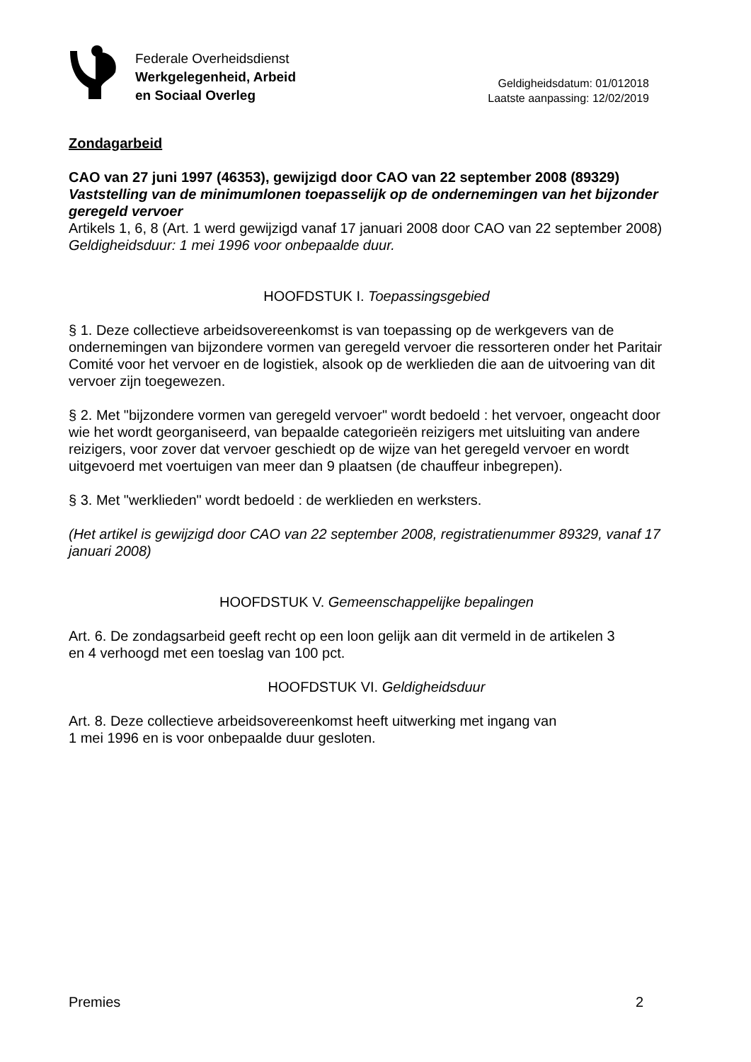Federale Overheidsdienst
Werkgelegenheid, Arbeid
en Sociaal Overleg
Geldigheidsdatum: 01/012018
Laatste aanpassing: 12/02/2019
Zondagarbeid
CAO van 27 juni 1997 (46353), gewijzigd door CAO van 22 september 2008 (89329)
Vaststelling van de minimumlonen toepasselijk op de ondernemingen van het bijzonder geregeld vervoer
Artikels 1, 6, 8 (Art. 1 werd gewijzigd vanaf 17 januari 2008 door CAO van 22 september 2008)
Geldigheidsduur: 1 mei 1996 voor onbepaalde duur.
HOOFDSTUK I. Toepassingsgebied
§ 1. Deze collectieve arbeidsovereenkomst is van toepassing op de werkgevers van de ondernemingen van bijzondere vormen van geregeld vervoer die ressorteren onder het Paritair Comité voor het vervoer en de logistiek, alsook op de werklieden die aan de uitvoering van dit vervoer zijn toegewezen.
§ 2. Met "bijzondere vormen van geregeld vervoer" wordt bedoeld : het vervoer, ongeacht door wie het wordt georganiseerd, van bepaalde categorieën reizigers met uitsluiting van andere reizigers, voor zover dat vervoer geschiedt op de wijze van het geregeld vervoer en wordt uitgevoerd met voertuigen van meer dan 9 plaatsen (de chauffeur inbegrepen).
§ 3. Met "werklieden" wordt bedoeld : de werklieden en werksters.
(Het artikel is gewijzigd door CAO van 22 september 2008, registratienummer 89329, vanaf 17 januari 2008)
HOOFDSTUK V. Gemeenschappelijke bepalingen
Art. 6. De zondagsarbeid geeft recht op een loon gelijk aan dit vermeld in de artikelen 3
en 4 verhoogd met een toeslag van 100 pct.
HOOFDSTUK VI. Geldigheidsduur
Art. 8. Deze collectieve arbeidsovereenkomst heeft uitwerking met ingang van
1 mei 1996 en is voor onbepaalde duur gesloten.
Premies 2